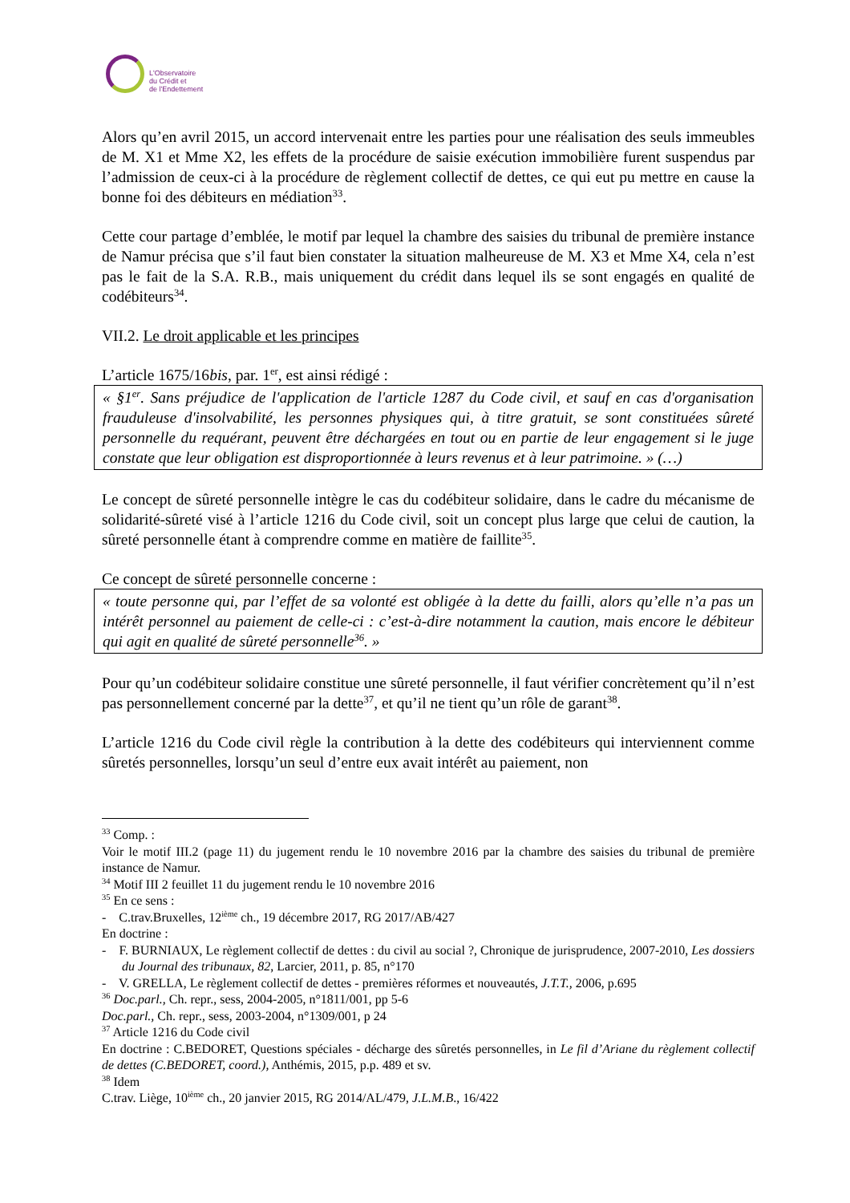L'Observatoire
du Crédit et
de l'Endettement
Alors qu’en avril 2015, un accord intervenait entre les parties pour une réalisation des seuls immeubles de M. X1 et Mme X2, les effets de la procédure de saisie exécution immobilière furent suspendus par l’admission de ceux-ci à la procédure de règlement collectif de dettes, ce qui eut pu mettre en cause la bonne foi des débiteurs en médiation<sup>33</sup>.
Cette cour partage d’emblée, le motif par lequel la chambre des saisies du tribunal de première instance de Namur précisa que s’il faut bien constater la situation malheureuse de M. X3 et Mme X4, cela n’est pas le fait de la S.A. R.B., mais uniquement du crédit dans lequel ils se sont engagés en qualité de codébiteurs<sup>34</sup>.
VII.2. Le droit applicable et les principes
L’article 1675/16bis, par. 1<sup>er</sup>, est ainsi rédigé :
« §1<sup>er</sup>. Sans préjudice de l'application de l'article 1287 du Code civil, et sauf en cas d'organisation frauduleuse d'insolvabilité, les personnes physiques qui, à titre gratuit, se sont constituées sûreté personnelle du requérant, peuvent être déchargées en tout ou en partie de leur engagement si le juge constate que leur obligation est disproportionnée à leurs revenus et à leur patrimoine. » (…)
Le concept de sûreté personnelle intègre le cas du codébiteur solidaire, dans le cadre du mécanisme de solidarité-sûreté visé à l’article 1216 du Code civil, soit un concept plus large que celui de caution, la sûreté personnelle étant à comprendre comme en matière de faillite<sup>35</sup>.
Ce concept de sûreté personnelle concerne :
« toute personne qui, par l’effet de sa volonté est obligée à la dette du failli, alors qu’elle n’a pas un intérêt personnel au paiement de celle-ci : c’est-à-dire notamment la caution, mais encore le débiteur qui agit en qualité de sûreté personnelle<sup>36</sup>. »
Pour qu’un codébiteur solidaire constitue une sûreté personnelle, il faut vérifier concrètement qu’il n’est pas personnellement concerné par la dette<sup>37</sup>, et qu’il ne tient qu’un rôle de garant<sup>38</sup>.
L’article 1216 du Code civil règle la contribution à la dette des codébiteurs qui interviennent comme sûretés personnelles, lorsqu’un seul d’entre eux avait intérêt au paiement, non
<sup>33</sup> Comp. :
Voir le motif III.2 (page 11) du jugement rendu le 10 novembre 2016 par la chambre des saisies du tribunal de première instance de Namur.
<sup>34</sup> Motif III 2 feuillet 11 du jugement rendu le 10 novembre 2016
<sup>35</sup> En ce sens :
- C.trav.Bruxelles, 12<sup>ième</sup> ch., 19 décembre 2017, RG 2017/AB/427
En doctrine :
- F. BURNIAUX, Le règlement collectif de dettes : du civil au social ?, Chronique de jurisprudence, 2007-2010, Les dossiers du Journal des tribunaux, 82, Larcier, 2011, p. 85, n°170
- V. GRELLA, Le règlement collectif de dettes - premières réformes et nouveautés, J.T.T., 2006, p.695
<sup>36</sup> Doc.parl., Ch. repr., sess, 2004-2005, n°1811/001, pp 5-6
Doc.parl., Ch. repr., sess, 2003-2004, n°1309/001, p 24
<sup>37</sup> Article 1216 du Code civil
En doctrine : C.BEDORET, Questions spéciales - décharge des sûretés personnelles, in Le fil d’Ariane du règlement collectif de dettes (C.BEDORET, coord.), Anthémis, 2015, p.p. 489 et sv.
<sup>38</sup> Idem
C.trav. Liège, 10<sup>ième</sup> ch., 20 janvier 2015, RG 2014/AL/479, J.L.M.B., 16/422